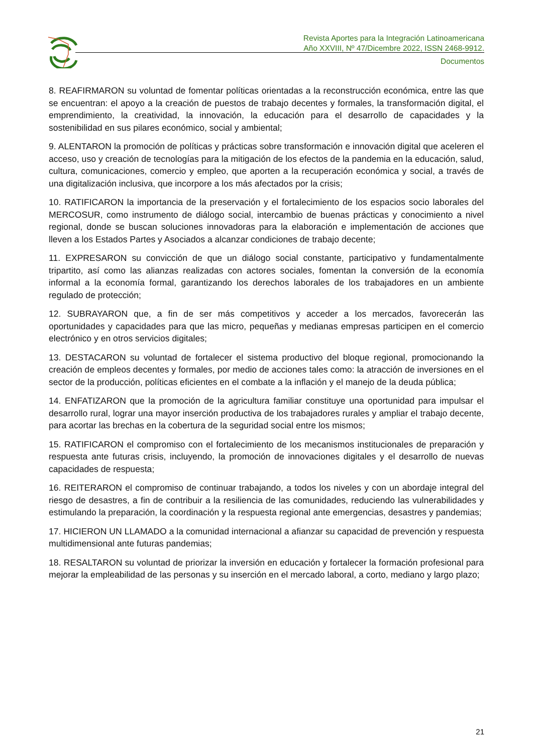Revista Aportes para la Integración Latinoamericana
Año XXVIII, Nº 47/Dicembre 2022, ISSN 2468-9912.
Documentos
8. REAFIRMARON su voluntad de fomentar políticas orientadas a la reconstrucción económica, entre las que se encuentran: el apoyo a la creación de puestos de trabajo decentes y formales, la transformación digital, el emprendimiento, la creatividad, la innovación, la educación para el desarrollo de capacidades y la sostenibilidad en sus pilares económico, social y ambiental;
9. ALENTARON la promoción de políticas y prácticas sobre transformación e innovación digital que aceleren el acceso, uso y creación de tecnologías para la mitigación de los efectos de la pandemia en la educación, salud, cultura, comunicaciones, comercio y empleo, que aporten a la recuperación económica y social, a través de una digitalización inclusiva, que incorpore a los más afectados por la crisis;
10. RATIFICARON la importancia de la preservación y el fortalecimiento de los espacios socio laborales del MERCOSUR, como instrumento de diálogo social, intercambio de buenas prácticas y conocimiento a nivel regional, donde se buscan soluciones innovadoras para la elaboración e implementación de acciones que lleven a los Estados Partes y Asociados a alcanzar condiciones de trabajo decente;
11. EXPRESARON su convicción de que un diálogo social constante, participativo y fundamentalmente tripartito, así como las alianzas realizadas con actores sociales, fomentan la conversión de la economía informal a la economía formal, garantizando los derechos laborales de los trabajadores en un ambiente regulado de protección;
12. SUBRAYARON que, a fin de ser más competitivos y acceder a los mercados, favorecerán las oportunidades y capacidades para que las micro, pequeñas y medianas empresas participen en el comercio electrónico y en otros servicios digitales;
13. DESTACARON su voluntad de fortalecer el sistema productivo del bloque regional, promocionando la creación de empleos decentes y formales, por medio de acciones tales como: la atracción de inversiones en el sector de la producción, políticas eficientes en el combate a la inflación y el manejo de la deuda pública;
14. ENFATIZARON que la promoción de la agricultura familiar constituye una oportunidad para impulsar el desarrollo rural, lograr una mayor inserción productiva de los trabajadores rurales y ampliar el trabajo decente, para acortar las brechas en la cobertura de la seguridad social entre los mismos;
15. RATIFICARON el compromiso con el fortalecimiento de los mecanismos institucionales de preparación y respuesta ante futuras crisis, incluyendo, la promoción de innovaciones digitales y el desarrollo de nuevas capacidades de respuesta;
16. REITERARON el compromiso de continuar trabajando, a todos los niveles y con un abordaje integral del riesgo de desastres, a fin de contribuir a la resiliencia de las comunidades, reduciendo las vulnerabilidades y estimulando la preparación, la coordinación y la respuesta regional ante emergencias, desastres y pandemias;
17. HICIERON UN LLAMADO a la comunidad internacional a afianzar su capacidad de prevención y respuesta multidimensional ante futuras pandemias;
18. RESALTARON su voluntad de priorizar la inversión en educación y fortalecer la formación profesional para mejorar la empleabilidad de las personas y su inserción en el mercado laboral, a corto, mediano y largo plazo;
21